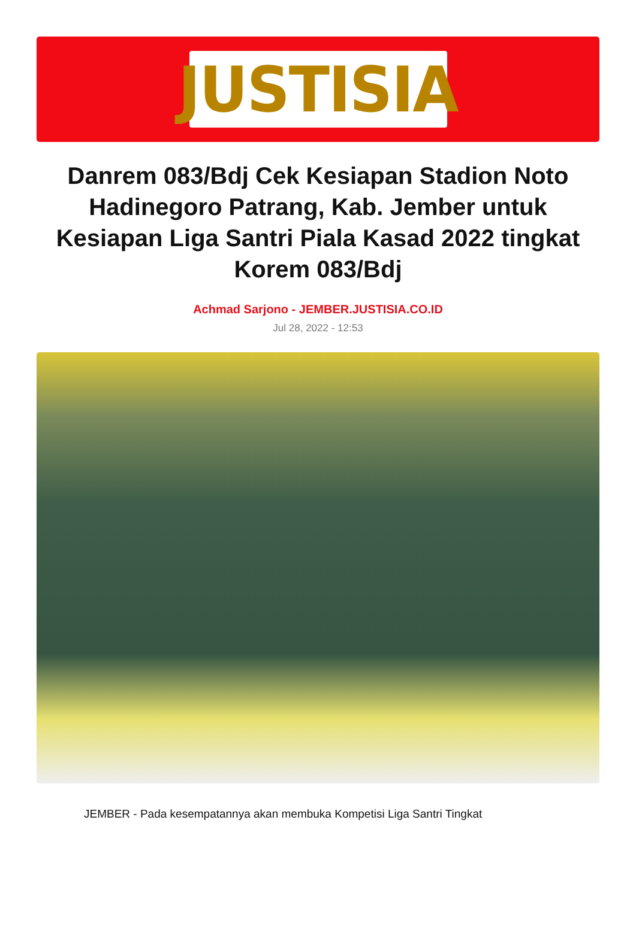JUSTISIA
Danrem 083/Bdj Cek Kesiapan Stadion Noto Hadinegoro Patrang, Kab. Jember untuk Kesiapan Liga Santri Piala Kasad 2022 tingkat Korem 083/Bdj
Achmad Sarjono - JEMBER.JUSTISIA.CO.ID
Jul 28, 2022 - 12:53
JEMBER - Pada kesempatannya akan membuka Kompetisi Liga Santri Tingkat